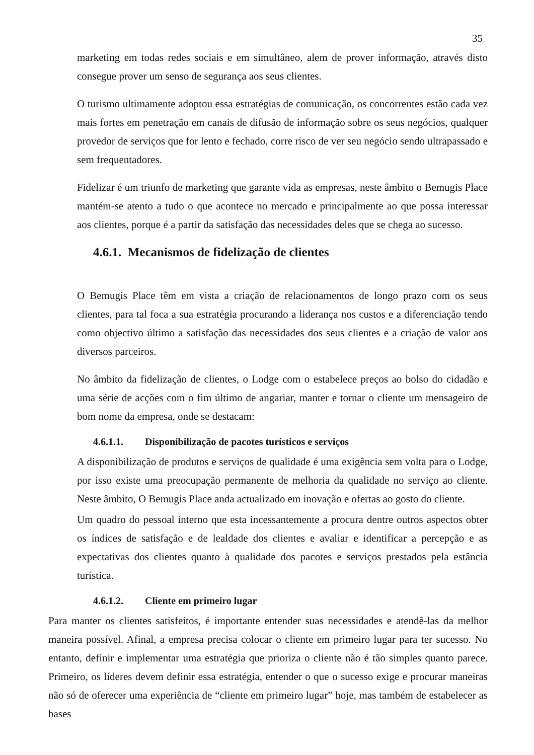35
marketing em todas redes sociais e em simultâneo, alem de prover informação, através disto consegue prover um senso de segurança aos seus clientes.
O turismo ultimamente adoptou essa estratégias de comunicação, os concorrentes estão cada vez mais fortes em penetração em canais de difusão de informação sobre os seus negócios, qualquer provedor de serviços que for lento e fechado, corre risco de ver seu negócio sendo ultrapassado e sem frequentadores.
Fidelizar é um triunfo de marketing que garante vida as empresas, neste âmbito o Bemugis Place mantém-se atento a tudo o que acontece no mercado e principalmente ao que possa interessar aos clientes, porque é a partir da satisfação das necessidades deles que se chega ao sucesso.
4.6.1. Mecanismos de fidelização de clientes
O Bemugis Place têm em vista a criação de relacionamentos de longo prazo com os seus clientes, para tal foca a sua estratégia procurando a liderança nos custos e a diferenciação tendo como objectivo último a satisfação das necessidades dos seus clientes e a criação de valor aos diversos parceiros.
No âmbito da fidelização de clientes, o Lodge com o estabelece preços ao bolso do cidadão e uma série de acções com o fim último de angariar, manter e tornar o cliente um mensageiro de bom nome da empresa, onde se destacam:
4.6.1.1. Disponibilização de pacotes turísticos e serviços
A disponibilização de produtos e serviços de qualidade é uma exigência sem volta para o Lodge, por isso existe uma preocupação permanente de melhoria da qualidade no serviço ao cliente. Neste âmbito, O Bemugis Place anda actualizado em inovação e ofertas ao gosto do cliente.
Um quadro do pessoal interno que esta incessantemente a procura dentre outros aspectos obter os índices de satisfação e de lealdade dos clientes e avaliar e identificar a percepção e as expectativas dos clientes quanto à qualidade dos pacotes e serviços prestados pela estância turística.
4.6.1.2. Cliente em primeiro lugar
Para manter os clientes satisfeitos, é importante entender suas necessidades e atendê-las da melhor maneira possível. Afinal, a empresa precisa colocar o cliente em primeiro lugar para ter sucesso. No entanto, definir e implementar uma estratégia que prioriza o cliente não é tão simples quanto parece. Primeiro, os líderes devem definir essa estratégia, entender o que o sucesso exige e procurar maneiras não só de oferecer uma experiência de “cliente em primeiro lugar” hoje, mas também de estabelecer as bases